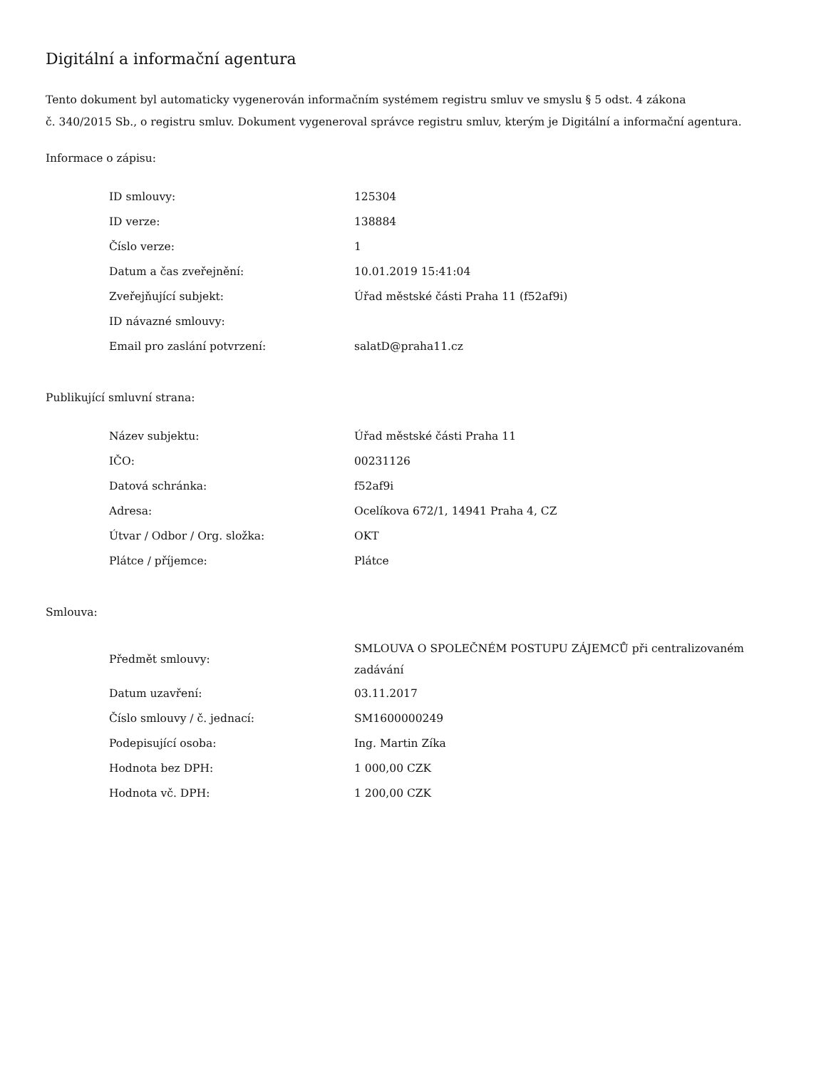Digitální a informační agentura
Tento dokument byl automaticky vygenerován informačním systémem registru smluv ve smyslu § 5 odst. 4 zákona
č. 340/2015 Sb., o registru smluv. Dokument vygeneroval správce registru smluv, kterým je Digitální a informační agentura.
Informace o zápisu:
| ID smlouvy: | 125304 |
| ID verze: | 138884 |
| Číslo verze: | 1 |
| Datum a čas zveřejnění: | 10.01.2019 15:41:04 |
| Zveřejňující subjekt: | Úřad městské části Praha 11 (f52af9i) |
| ID návazné smlouvy: | |
| Email pro zaslání potvrzení: | salatD@praha11.cz |
Publikující smluvní strana:
| Název subjektu: | Úřad městské části Praha 11 |
| IČO: | 00231126 |
| Datová schránka: | f52af9i |
| Adresa: | Ocelíkova 672/1, 14941 Praha 4, CZ |
| Útvar / Odbor / Org. složka: | OKT |
| Plátce / příjemce: | Plátce |
Smlouva:
| Předmět smlouvy: | SMLOUVA O SPOLEČNÉM POSTUPU ZÁJEMCŮ při centralizovaném zadávání |
| Datum uzavření: | 03.11.2017 |
| Číslo smlouvy / č. jednací: | SM1600000249 |
| Podepisující osoba: | Ing. Martin Zíka |
| Hodnota bez DPH: | 1 000,00 CZK |
| Hodnota vč. DPH: | 1 200,00 CZK |